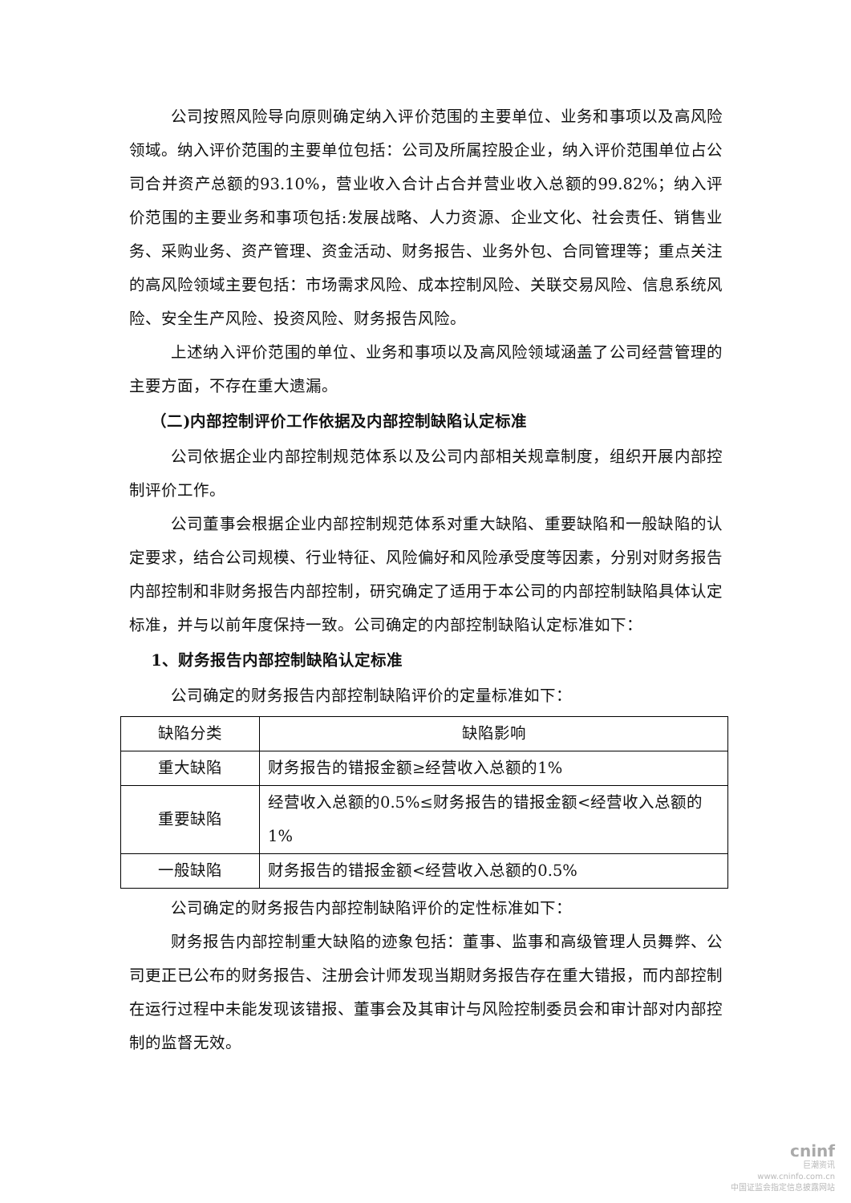公司按照风险导向原则确定纳入评价范围的主要单位、业务和事项以及高风险领域。纳入评价范围的主要单位包括：公司及所属控股企业，纳入评价范围单位占公司合并资产总额的93.10%，营业收入合计占合并营业收入总额的99.82%；纳入评价范围的主要业务和事项包括:发展战略、人力资源、企业文化、社会责任、销售业务、采购业务、资产管理、资金活动、财务报告、业务外包、合同管理等；重点关注的高风险领域主要包括：市场需求风险、成本控制风险、关联交易风险、信息系统风险、安全生产风险、投资风险、财务报告风险。
上述纳入评价范围的单位、业务和事项以及高风险领域涵盖了公司经营管理的主要方面，不存在重大遗漏。
（二)内部控制评价工作依据及内部控制缺陷认定标准
公司依据企业内部控制规范体系以及公司内部相关规章制度，组织开展内部控制评价工作。
公司董事会根据企业内部控制规范体系对重大缺陷、重要缺陷和一般缺陷的认定要求，结合公司规模、行业特征、风险偏好和风险承受度等因素，分别对财务报告内部控制和非财务报告内部控制，研究确定了适用于本公司的内部控制缺陷具体认定标准，并与以前年度保持一致。公司确定的内部控制缺陷认定标准如下：
1、财务报告内部控制缺陷认定标准
公司确定的财务报告内部控制缺陷评价的定量标准如下：
| 缺陷分类 | 缺陷影响 |
| 重大缺陷 | 财务报告的错报金额≥经营收入总额的1% |
| 重要缺陷 | 经营收入总额的0.5%≤财务报告的错报金额<经营收入总额的1% |
| 一般缺陷 | 财务报告的错报金额<经营收入总额的0.5% |
公司确定的财务报告内部控制缺陷评价的定性标准如下：
财务报告内部控制重大缺陷的迹象包括：董事、监事和高级管理人员舞弊、公司更正已公布的财务报告、注册会计师发现当期财务报告存在重大错报，而内部控制在运行过程中未能发现该错报、董事会及其审计与风险控制委员会和审计部对内部控制的监督无效。
cninf
巨潮资讯
www.cninfo.com.cn
中国证监会指定信息披露网站